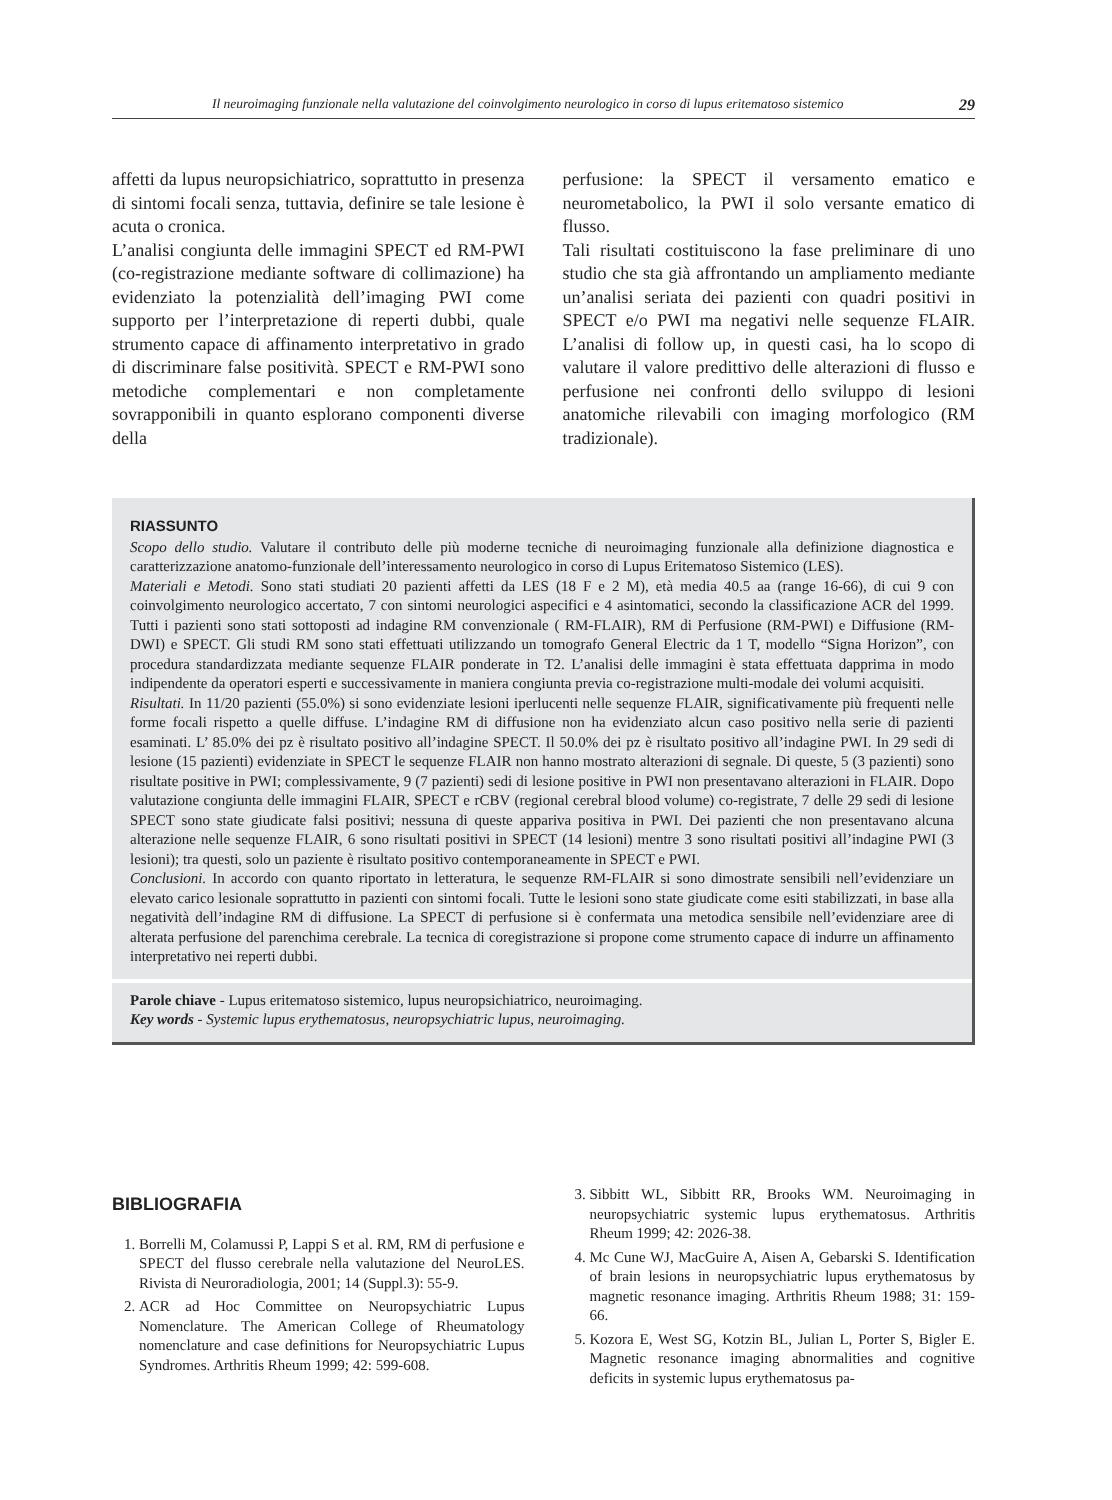Il neuroimaging funzionale nella valutazione del coinvolgimento neurologico in corso di lupus eritematoso sistemico 29
affetti da lupus neuropsichiatrico, soprattutto in presenza di sintomi focali senza, tuttavia, definire se tale lesione è acuta o cronica.
L’analisi congiunta delle immagini SPECT ed RM-PWI (co-registrazione mediante software di collimazione) ha evidenziato la potenzialità dell’imaging PWI come supporto per l’interpretazione di reperti dubbi, quale strumento capace di affinamento interpretativo in grado di discriminare false positività. SPECT e RM-PWI sono metodiche complementari e non completamente sovrapponibili in quanto esplorano componenti diverse della
perfusione: la SPECT il versamento ematico e neurometabolico, la PWI il solo versante ematico di flusso.
Tali risultati costituiscono la fase preliminare di uno studio che sta già affrontando un ampliamento mediante un’analisi seriata dei pazienti con quadri positivi in SPECT e/o PWI ma negativi nelle sequenze FLAIR. L’analisi di follow up, in questi casi, ha lo scopo di valutare il valore predittivo delle alterazioni di flusso e perfusione nei confronti dello sviluppo di lesioni anatomiche rilevabili con imaging morfologico (RM tradizionale).
RIASSUNTO
Scopo dello studio. Valutare il contributo delle più moderne tecniche di neuroimaging funzionale alla definizione diagnostica e caratterizzazione anatomo-funzionale dell’interessamento neurologico in corso di Lupus Eritematoso Sistemico (LES).
Materiali e Metodi. Sono stati studiati 20 pazienti affetti da LES (18 F e 2 M), età media 40.5 aa (range 16-66), di cui 9 con coinvolgimento neurologico accertato, 7 con sintomi neurologici aspecifici e 4 asintomatici, secondo la classificazione ACR del 1999. Tutti i pazienti sono stati sottoposti ad indagine RM convenzionale ( RM-FLAIR), RM di Perfusione (RM-PWI) e Diffusione (RM-DWI) e SPECT. Gli studi RM sono stati effettuati utilizzando un tomografo General Electric da 1 T, modello “Signa Horizon”, con procedura standardizzata mediante sequenze FLAIR ponderate in T2. L’analisi delle immagini è stata effettuata dapprima in modo indipendente da operatori esperti e successivamente in maniera congiunta previa co-registrazione multi-modale dei volumi acquisiti.
Risultati. In 11/20 pazienti (55.0%) si sono evidenziate lesioni iperlucenti nelle sequenze FLAIR, significativamente più frequenti nelle forme focali rispetto a quelle diffuse. L’indagine RM di diffusione non ha evidenziato alcun caso positivo nella serie di pazienti esaminati. L’ 85.0% dei pz è risultato positivo all’indagine SPECT. Il 50.0% dei pz è risultato positivo all’indagine PWI. In 29 sedi di lesione (15 pazienti) evidenziate in SPECT le sequenze FLAIR non hanno mostrato alterazioni di segnale. Di queste, 5 (3 pazienti) sono risultate positive in PWI; complessivamente, 9 (7 pazienti) sedi di lesione positive in PWI non presentavano alterazioni in FLAIR. Dopo valutazione congiunta delle immagini FLAIR, SPECT e rCBV (regional cerebral blood volume) co-registrate, 7 delle 29 sedi di lesione SPECT sono state giudicate falsi positivi; nessuna di queste appariva positiva in PWI. Dei pazienti che non presentavano alcuna alterazione nelle sequenze FLAIR, 6 sono risultati positivi in SPECT (14 lesioni) mentre 3 sono risultati positivi all’indagine PWI (3 lesioni); tra questi, solo un paziente è risultato positivo contemporaneamente in SPECT e PWI.
Conclusioni. In accordo con quanto riportato in letteratura, le sequenze RM-FLAIR si sono dimostrate sensibili nell’evidenziare un elevato carico lesionale soprattutto in pazienti con sintomi focali. Tutte le lesioni sono state giudicate come esiti stabilizzati, in base alla negatività dell’indagine RM di diffusione. La SPECT di perfusione si è confermata una metodica sensibile nell’evidenziare aree di alterata perfusione del parenchima cerebrale. La tecnica di coregistrazione si propone come strumento capace di indurre un affinamento interpretativo nei reperti dubbi.
Parole chiave - Lupus eritematoso sistemico, lupus neuropsichiatrico, neuroimaging.
Key words - Systemic lupus erythematosus, neuropsychiatric lupus, neuroimaging.
BIBLIOGRAFIA
1. Borrelli M, Colamussi P, Lappi S et al. RM, RM di perfusione e SPECT del flusso cerebrale nella valutazione del NeuroLES. Rivista di Neuroradiologia, 2001; 14 (Suppl.3): 55-9.
2. ACR ad Hoc Committee on Neuropsychiatric Lupus Nomenclature. The American College of Rheumatology nomenclature and case definitions for Neuropsychiatric Lupus Syndromes. Arthritis Rheum 1999; 42: 599-608.
3. Sibbitt WL, Sibbitt RR, Brooks WM. Neuroimaging in neuropsychiatric systemic lupus erythematosus. Arthritis Rheum 1999; 42: 2026-38.
4. Mc Cune WJ, MacGuire A, Aisen A, Gebarski S. Identification of brain lesions in neuropsychiatric lupus erythematosus by magnetic resonance imaging. Arthritis Rheum 1988; 31: 159-66.
5. Kozora E, West SG, Kotzin BL, Julian L, Porter S, Bigler E. Magnetic resonance imaging abnormalities and cognitive deficits in systemic lupus erythematosus pa-